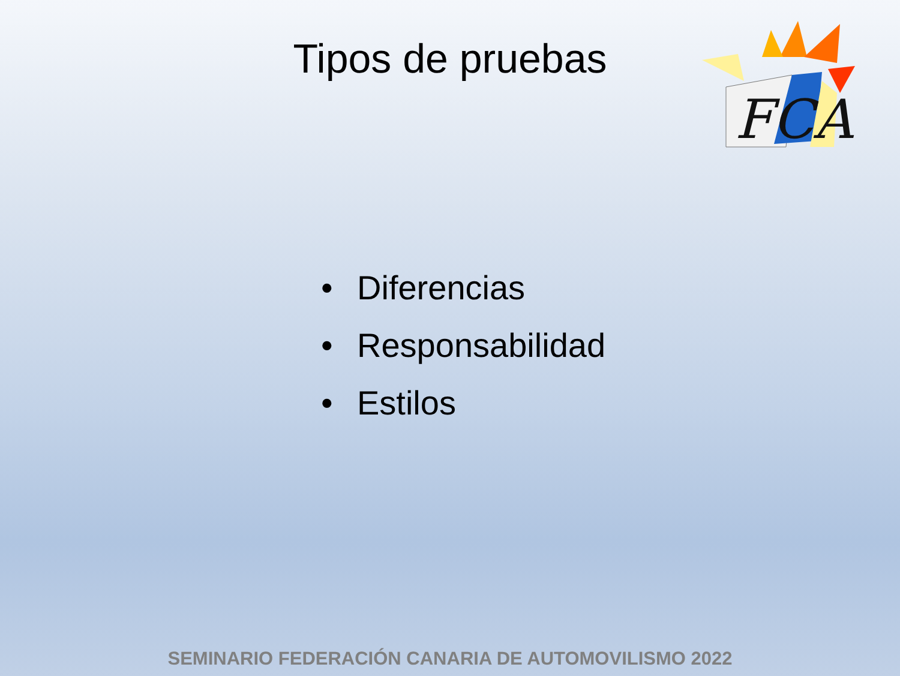FCA
Tipos de pruebas
• Diferencias
• Responsabilidad
• Estilos
SEMINARIO FEDERACIÓN CANARIA DE AUTOMOVILISMO 2022